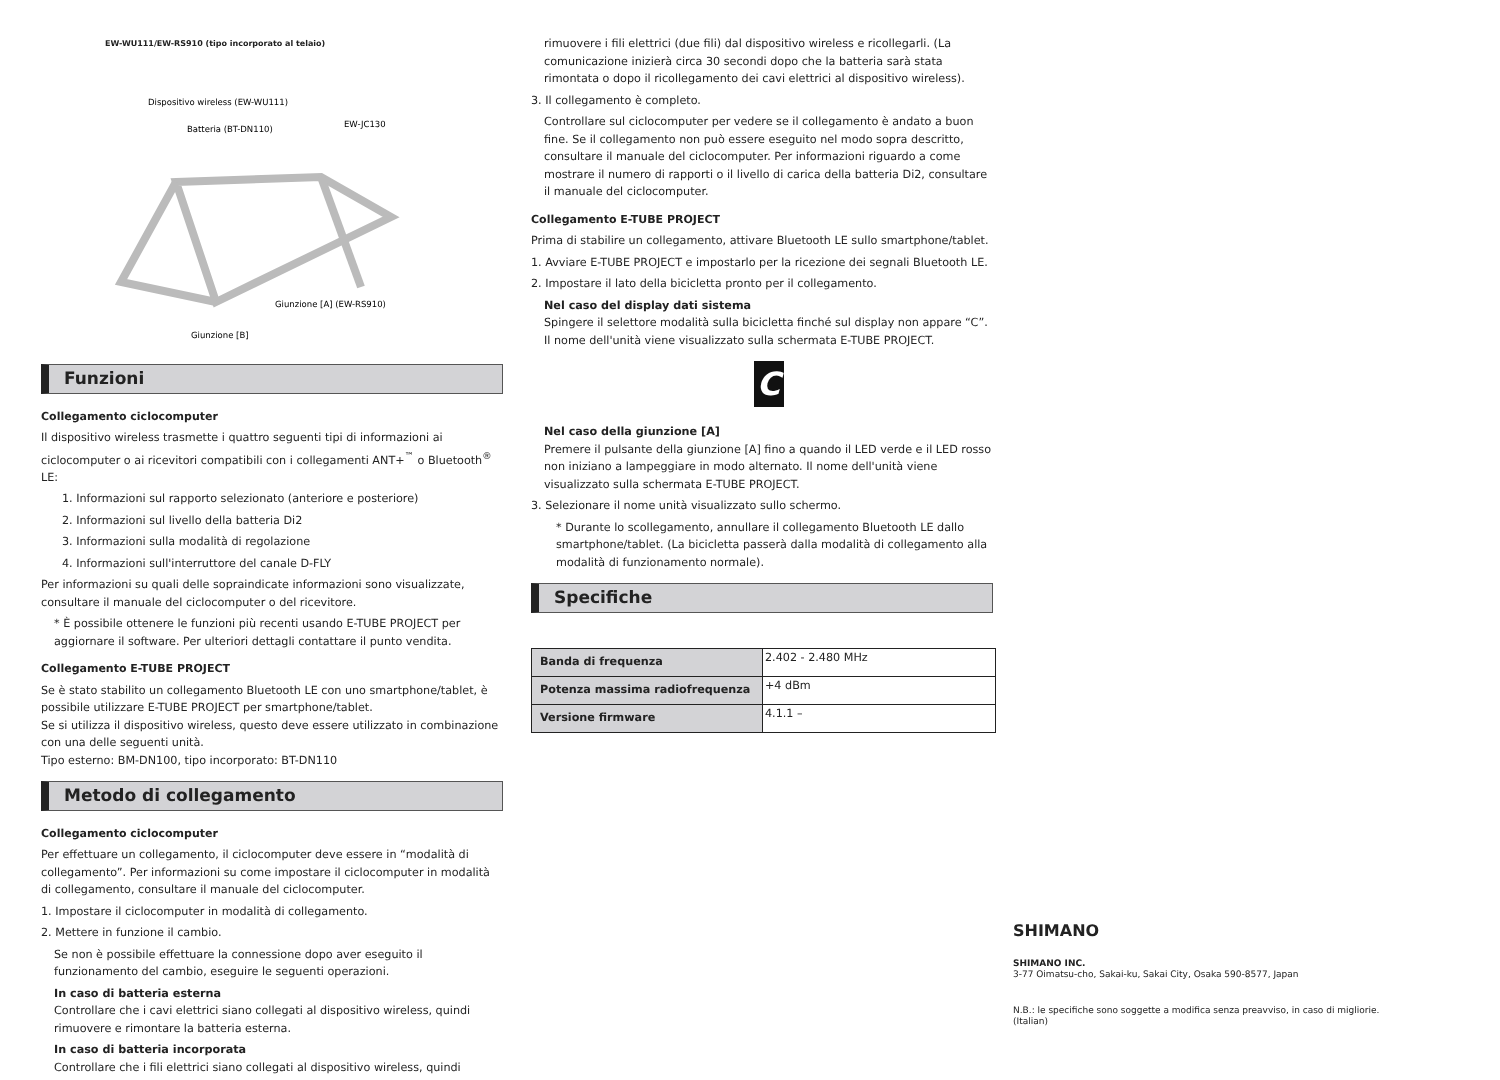EW-WU111/EW-RS910 (tipo incorporato al telaio)
Dispositivo wireless (EW-WU111)
Batteria (BT-DN110)
EW-JC130
Giunzione [A] (EW-RS910)
Giunzione [B]
Funzioni
Collegamento ciclocomputer
Il dispositivo wireless trasmette i quattro seguenti tipi di informazioni ai ciclocomputer o ai ricevitori compatibili con i collegamenti ANT+<sup>™</sup> o Bluetooth<sup>®</sup> LE:
1. Informazioni sul rapporto selezionato (anteriore e posteriore)
2. Informazioni sul livello della batteria Di2
3. Informazioni sulla modalità di regolazione
4. Informazioni sull'interruttore del canale D-FLY
Per informazioni su quali delle sopraindicate informazioni sono visualizzate, consultare il manuale del ciclocomputer o del ricevitore.
* È possibile ottenere le funzioni più recenti usando E-TUBE PROJECT per aggiornare il software. Per ulteriori dettagli contattare il punto vendita.
Collegamento E-TUBE PROJECT
Se è stato stabilito un collegamento Bluetooth LE con uno smartphone/tablet, è possibile utilizzare E-TUBE PROJECT per smartphone/tablet.
Se si utilizza il dispositivo wireless, questo deve essere utilizzato in combinazione con una delle seguenti unità.
Tipo esterno: BM-DN100, tipo incorporato: BT-DN110
Metodo di collegamento
Collegamento ciclocomputer
Per effettuare un collegamento, il ciclocomputer deve essere in “modalità di collegamento”. Per informazioni su come impostare il ciclocomputer in modalità di collegamento, consultare il manuale del ciclocomputer.
1. Impostare il ciclocomputer in modalità di collegamento.
2. Mettere in funzione il cambio.
Se non è possibile effettuare la connessione dopo aver eseguito il funzionamento del cambio, eseguire le seguenti operazioni.
In caso di batteria esterna
Controllare che i cavi elettrici siano collegati al dispositivo wireless, quindi rimuovere e rimontare la batteria esterna.
In caso di batteria incorporata
Controllare che i fili elettrici siano collegati al dispositivo wireless, quindi
rimuovere i fili elettrici (due fili) dal dispositivo wireless e ricollegarli. (La comunicazione inizierà circa 30 secondi dopo che la batteria sarà stata rimontata o dopo il ricollegamento dei cavi elettrici al dispositivo wireless).
3. Il collegamento è completo.
Controllare sul ciclocomputer per vedere se il collegamento è andato a buon fine. Se il collegamento non può essere eseguito nel modo sopra descritto, consultare il manuale del ciclocomputer. Per informazioni riguardo a come mostrare il numero di rapporti o il livello di carica della batteria Di2, consultare il manuale del ciclocomputer.
Collegamento E-TUBE PROJECT
Prima di stabilire un collegamento, attivare Bluetooth LE sullo smartphone/tablet.
1. Avviare E-TUBE PROJECT e impostarlo per la ricezione dei segnali Bluetooth LE.
2. Impostare il lato della bicicletta pronto per il collegamento.
Nel caso del display dati sistema
Spingere il selettore modalità sulla bicicletta finché sul display non appare “C”. Il nome dell'unità viene visualizzato sulla schermata E-TUBE PROJECT.
C
Nel caso della giunzione [A]
Premere il pulsante della giunzione [A] fino a quando il LED verde e il LED rosso non iniziano a lampeggiare in modo alternato. Il nome dell'unità viene visualizzato sulla schermata E-TUBE PROJECT.
3. Selezionare il nome unità visualizzato sullo schermo.
* Durante lo scollegamento, annullare il collegamento Bluetooth LE dallo smartphone/tablet. (La bicicletta passerà dalla modalità di collegamento alla modalità di funzionamento normale).
Specifiche
| Banda di frequenza | 2.402 - 2.480 MHz |
| Potenza massima radiofrequenza | +4 dBm |
| Versione firmware | 4.1.1 – |
SHIMANO
SHIMANO INC.
3-77 Oimatsu-cho, Sakai-ku, Sakai City, Osaka 590-8577, Japan
N.B.: le specifiche sono soggette a modifica senza preavviso, in caso di migliorie. (Italian)